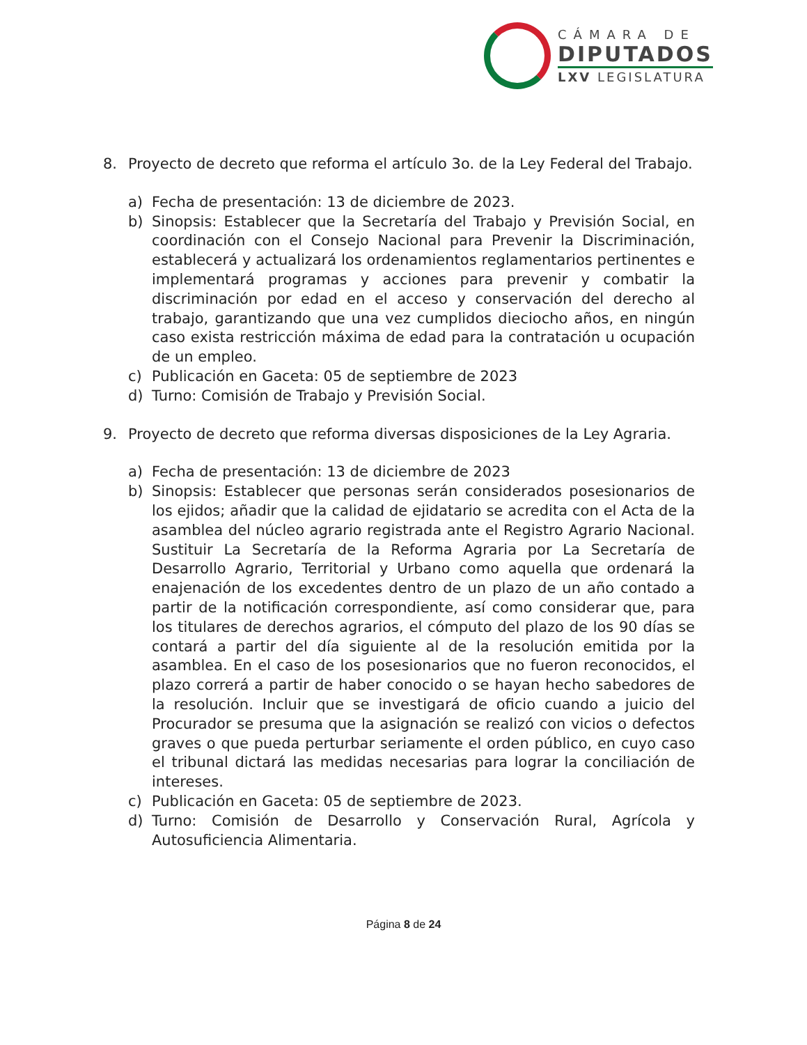CÁMARA DE
DIPUTADOS
LXV LEGISLATURA
8. Proyecto de decreto que reforma el artículo 3o. de la Ley Federal del Trabajo.
a) Fecha de presentación: 13 de diciembre de 2023.
b) Sinopsis: Establecer que la Secretaría del Trabajo y Previsión Social, en coordinación con el Consejo Nacional para Prevenir la Discriminación, establecerá y actualizará los ordenamientos reglamentarios pertinentes e implementará programas y acciones para prevenir y combatir la discriminación por edad en el acceso y conservación del derecho al trabajo, garantizando que una vez cumplidos dieciocho años, en ningún caso exista restricción máxima de edad para la contratación u ocupación de un empleo.
c) Publicación en Gaceta: 05 de septiembre de 2023
d) Turno: Comisión de Trabajo y Previsión Social.
9. Proyecto de decreto que reforma diversas disposiciones de la Ley Agraria.
a) Fecha de presentación: 13 de diciembre de 2023
b) Sinopsis: Establecer que personas serán considerados posesionarios de los ejidos; añadir que la calidad de ejidatario se acredita con el Acta de la asamblea del núcleo agrario registrada ante el Registro Agrario Nacional. Sustituir La Secretaría de la Reforma Agraria por La Secretaría de Desarrollo Agrario, Territorial y Urbano como aquella que ordenará la enajenación de los excedentes dentro de un plazo de un año contado a partir de la notificación correspondiente, así como considerar que, para los titulares de derechos agrarios, el cómputo del plazo de los 90 días se contará a partir del día siguiente al de la resolución emitida por la asamblea. En el caso de los posesionarios que no fueron reconocidos, el plazo correrá a partir de haber conocido o se hayan hecho sabedores de la resolución. Incluir que se investigará de oficio cuando a juicio del Procurador se presuma que la asignación se realizó con vicios o defectos graves o que pueda perturbar seriamente el orden público, en cuyo caso el tribunal dictará las medidas necesarias para lograr la conciliación de intereses.
c) Publicación en Gaceta: 05 de septiembre de 2023.
d) Turno: Comisión de Desarrollo y Conservación Rural, Agrícola y Autosuficiencia Alimentaria.
Página 8 de 24